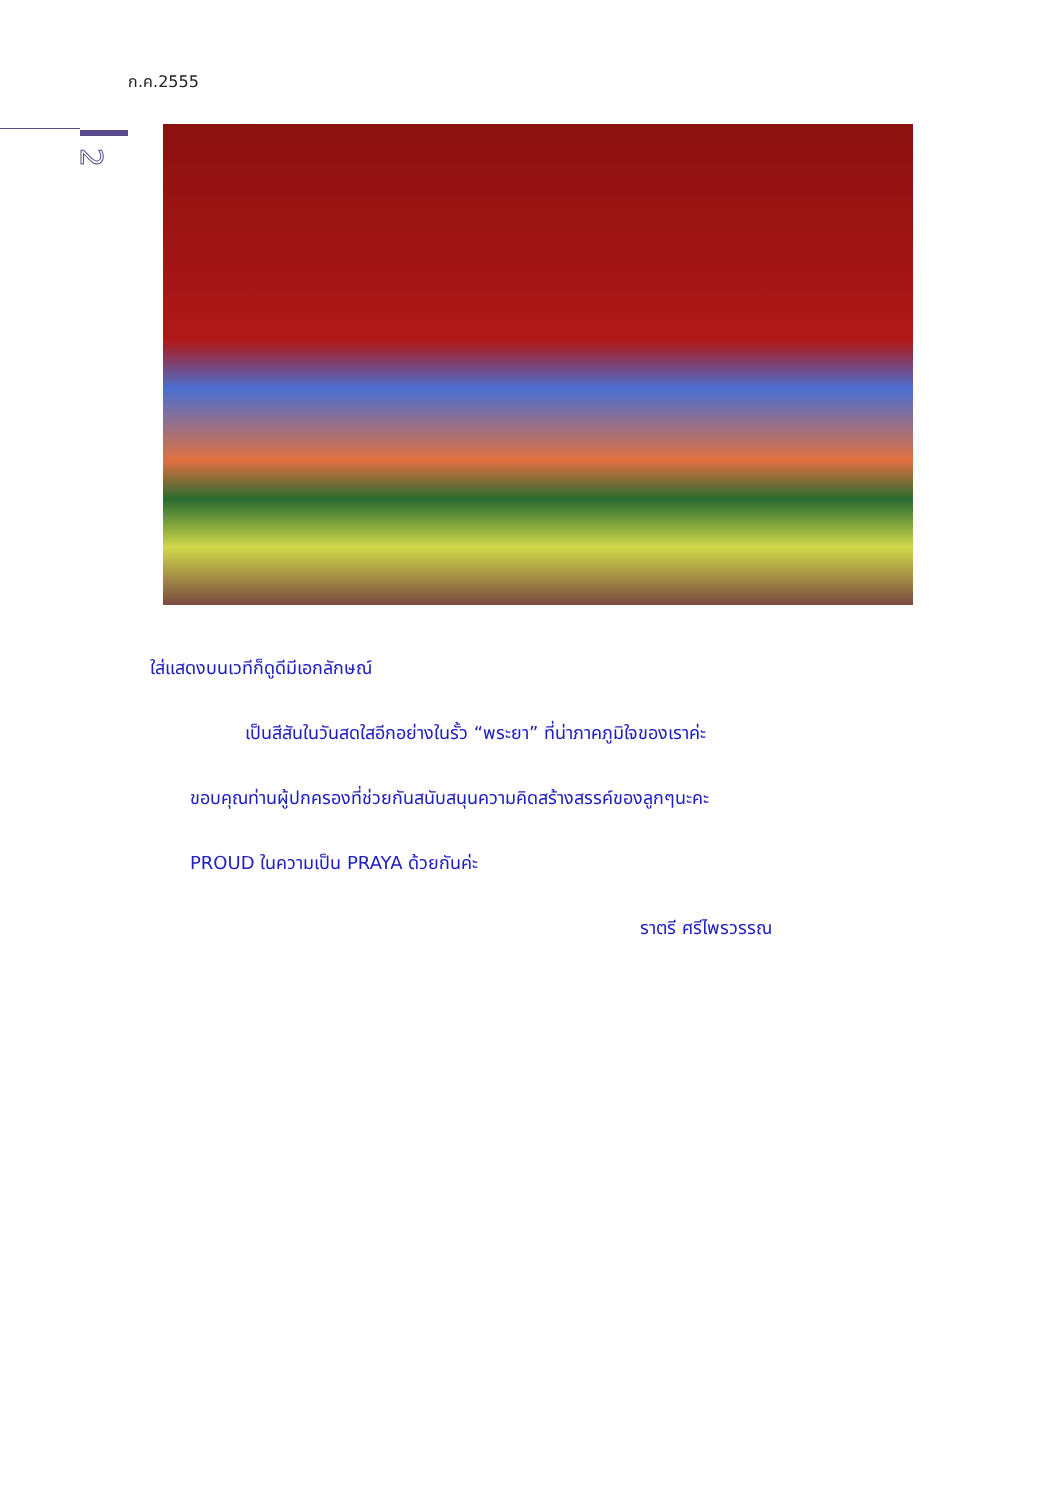ก.ค.2555
2
ใส่แสดงบนเวทีก็ดูดีมีเอกลักษณ์
เป็นสีสันในวันสดใสอีกอย่างในรั้ว “พระยา” ที่น่าภาคภูมิใจของเราค่ะ
ขอบคุณท่านผู้ปกครองที่ช่วยกันสนับสนุนความคิดสร้างสรรค์ของลูกๆนะคะ
PROUD ในความเป็น PRAYA ด้วยกันค่ะ
ราตรี ศรีไพรวรรณ